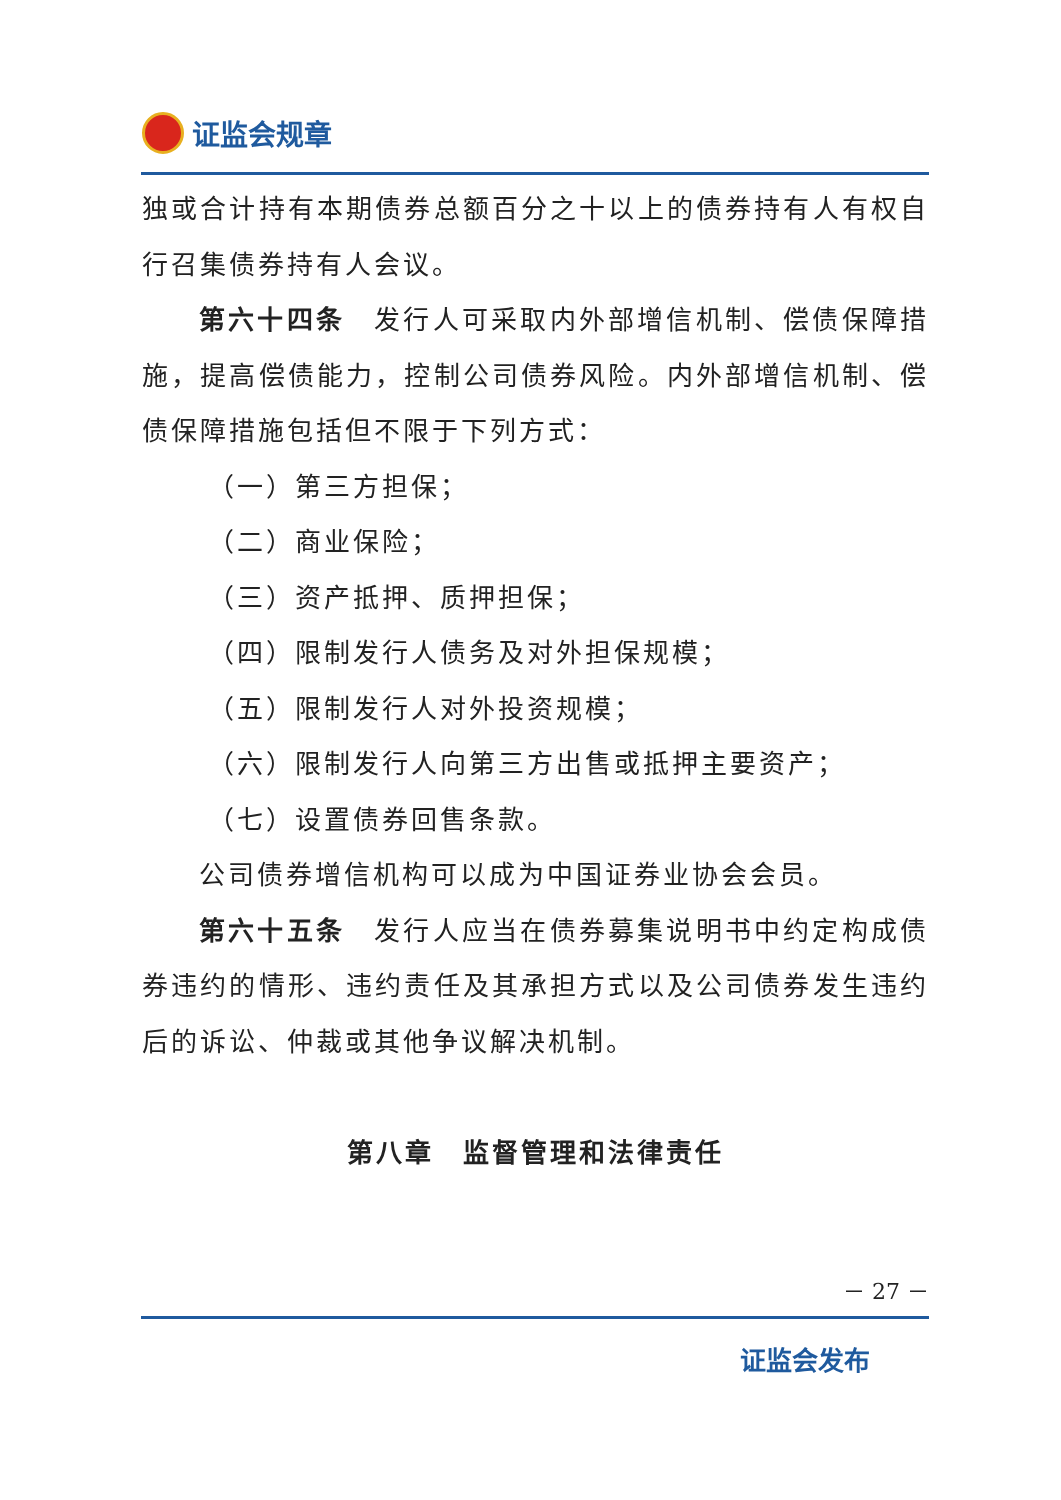证监会规章
独或合计持有本期债券总额百分之十以上的债券持有人有权自行召集债券持有人会议。
第六十四条　发行人可采取内外部增信机制、偿债保障措施，提高偿债能力，控制公司债券风险。内外部增信机制、偿债保障措施包括但不限于下列方式：
（一）第三方担保；
（二）商业保险；
（三）资产抵押、质押担保；
（四）限制发行人债务及对外担保规模；
（五）限制发行人对外投资规模；
（六）限制发行人向第三方出售或抵押主要资产；
（七）设置债券回售条款。
公司债券增信机构可以成为中国证券业协会会员。
第六十五条　发行人应当在债券募集说明书中约定构成债券违约的情形、违约责任及其承担方式以及公司债券发生违约后的诉讼、仲裁或其他争议解决机制。
第八章　监督管理和法律责任
－ 27 －
证监会发布